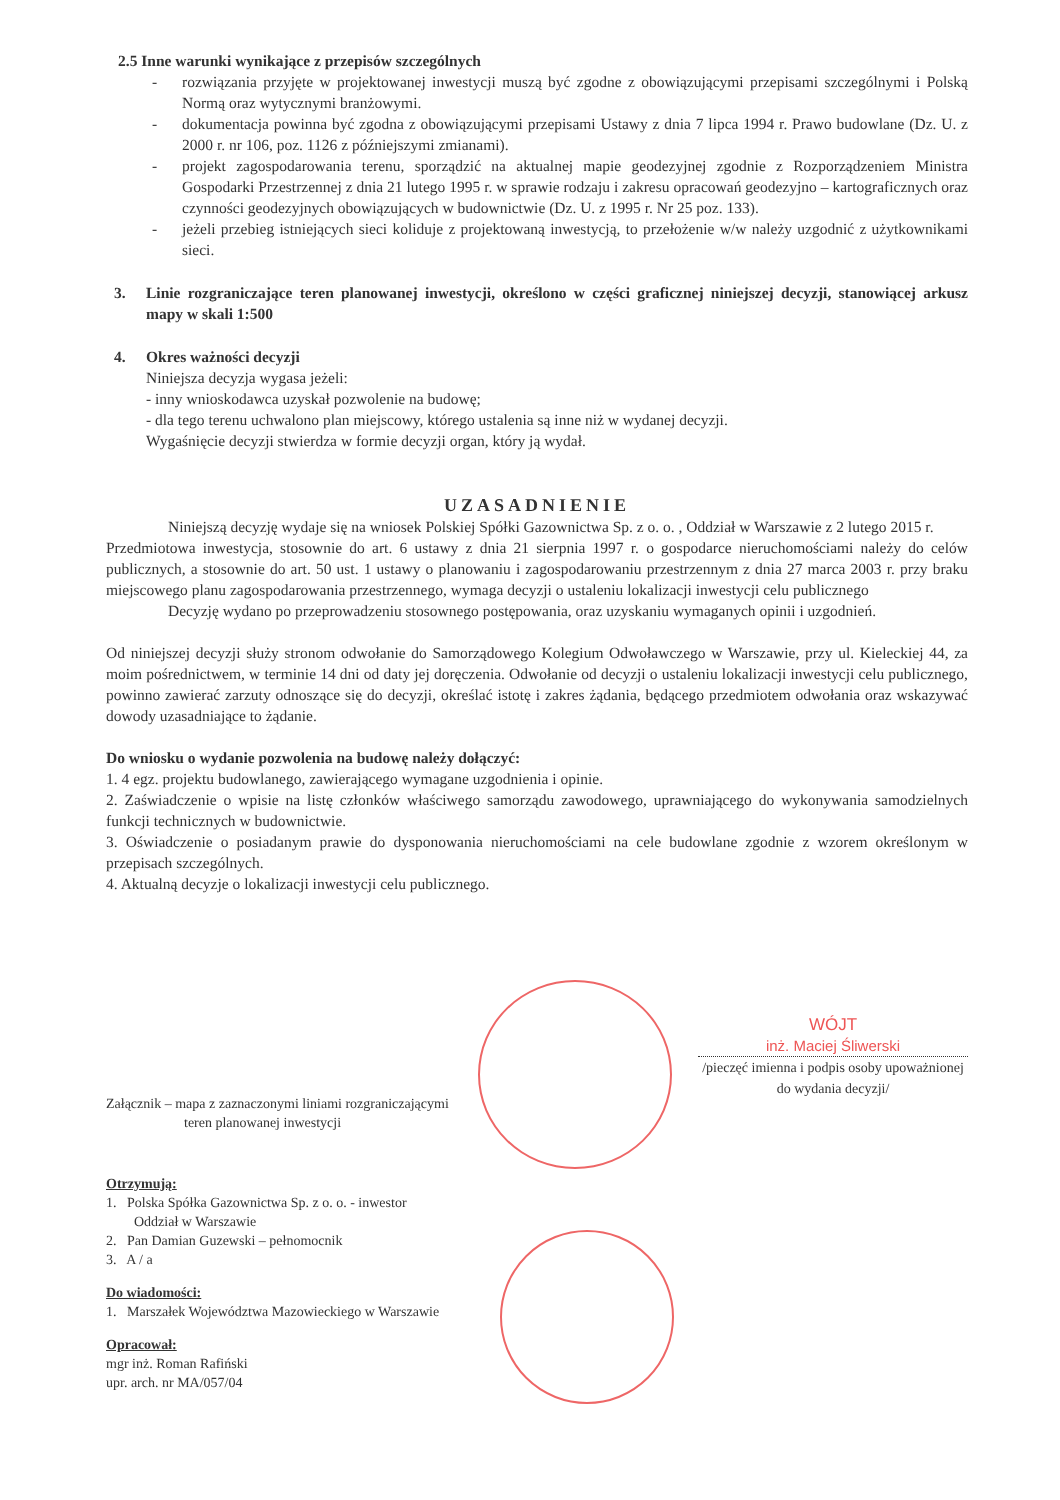2.5 Inne warunki wynikające z przepisów szczególnych
- rozwiązania przyjęte w projektowanej inwestycji muszą być zgodne z obowiązującymi przepisami szczególnymi i Polską Normą oraz wytycznymi branżowymi.
- dokumentacja powinna być zgodna z obowiązującymi przepisami Ustawy z dnia 7 lipca 1994 r. Prawo budowlane (Dz. U. z 2000 r. nr 106, poz. 1126 z późniejszymi zmianami).
- projekt zagospodarowania terenu, sporządzić na aktualnej mapie geodezyjnej zgodnie z Rozporządzeniem Ministra Gospodarki Przestrzennej z dnia 21 lutego 1995 r. w sprawie rodzaju i zakresu opracowań geodezyjno – kartograficznych oraz czynności geodezyjnych obowiązujących w budownictwie (Dz. U. z 1995 r. Nr 25 poz. 133).
- jeżeli przebieg istniejących sieci koliduje z projektowaną inwestycją, to przełożenie w/w należy uzgodnić z użytkownikami sieci.
3. Linie rozgraniczające teren planowanej inwestycji, określono w części graficznej niniejszej decyzji, stanowiącej arkusz mapy w skali 1:500
4. Okres ważności decyzji
Niniejsza decyzja wygasa jeżeli:
- inny wnioskodawca uzyskał pozwolenie na budowę;
- dla tego terenu uchwalono plan miejscowy, którego ustalenia są inne niż w wydanej decyzji.
Wygaśnięcie decyzji stwierdza w formie decyzji organ, który ją wydał.
UZASADNIENIE
Niniejszą decyzję wydaje się na wniosek Polskiej Spółki Gazownictwa Sp. z o. o. , Oddział w Warszawie z 2 lutego 2015 r.
Przedmiotowa inwestycja, stosownie do art. 6 ustawy z dnia 21 sierpnia 1997 r. o gospodarce nieruchomościami należy do celów publicznych, a stosownie do art. 50 ust. 1 ustawy o planowaniu i zagospodarowaniu przestrzennym z dnia 27 marca 2003 r. przy braku miejscowego planu zagospodarowania przestrzennego, wymaga decyzji o ustaleniu lokalizacji inwestycji celu publicznego
Decyzję wydano po przeprowadzeniu stosownego postępowania, oraz uzyskaniu wymaganych opinii i uzgodnień.
Od niniejszej decyzji służy stronom odwołanie do Samorządowego Kolegium Odwoławczego w Warszawie, przy ul. Kieleckiej 44, za moim pośrednictwem, w terminie 14 dni od daty jej doręczenia. Odwołanie od decyzji o ustaleniu lokalizacji inwestycji celu publicznego, powinno zawierać zarzuty odnoszące się do decyzji, określać istotę i zakres żądania, będącego przedmiotem odwołania oraz wskazywać dowody uzasadniające to żądanie.
Do wniosku o wydanie pozwolenia na budowę należy dołączyć:
1. 4 egz. projektu budowlanego, zawierającego wymagane uzgodnienia i opinie.
2. Zaświadczenie o wpisie na listę członków właściwego samorządu zawodowego, uprawniającego do wykonywania samodzielnych funkcji technicznych w budownictwie.
3. Oświadczenie o posiadanym prawie do dysponowania nieruchomościami na cele budowlane zgodnie z wzorem określonym w przepisach szczególnych.
4. Aktualną decyzje o lokalizacji inwestycji celu publicznego.
WÓJT
inż. Maciej Śliwerski
/pieczęć imienna i podpis osoby upoważnionej do wydania decyzji/
Załącznik – mapa z zaznaczonymi liniami rozgraniczającymi
teren planowanej inwestycji
Otrzymują:
1. Polska Spółka Gazownictwa Sp. z o. o. - inwestor
Oddział w Warszawie
2. Pan Damian Guzewski – pełnomocnik
3. A / a
Do wiadomości:
1. Marszałek Województwa Mazowieckiego w Warszawie
Opracował:
mgr inż. Roman Rafiński
upr. arch. nr MA/057/04